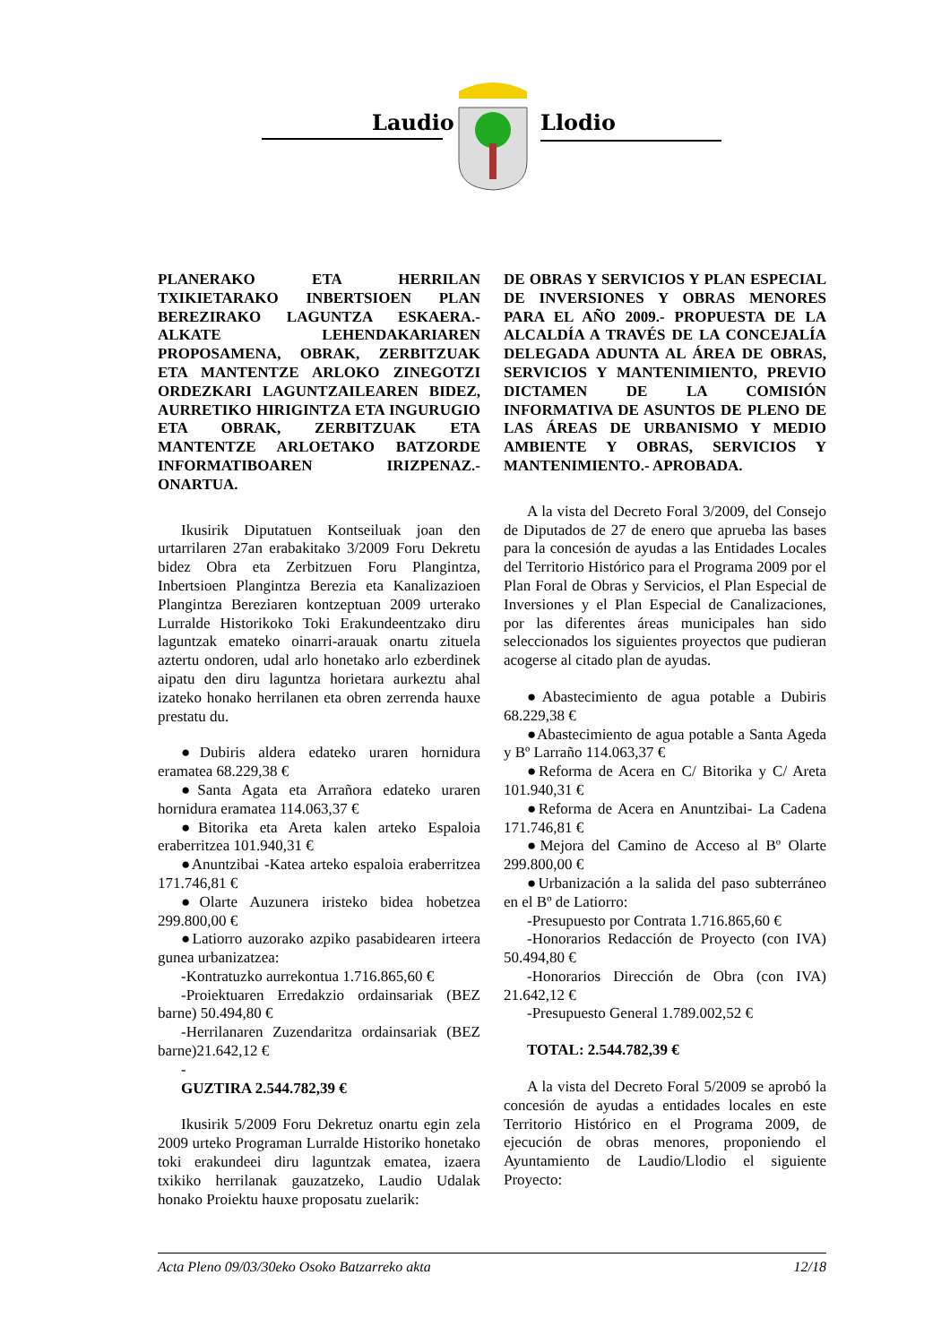Laudio Llodio
PLANERAKO ETA HERRILAN TXIKIETARAKO INBERTSIOEN PLAN BEREZIRAKO LAGUNTZA ESKAERA.- ALKATE LEHENDAKARIAREN PROPOSAMENA, OBRAK, ZERBITZUAK ETA MANTENTZE ARLOKO ZINEGOTZI ORDEZKARI LAGUNTZAILEAREN BIDEZ, AURRETIKO HIRIGINTZA ETA INGURUGIO ETA OBRAK, ZERBITZUAK ETA MANTENTZE ARLOETAKO BATZORDE INFORMATIBOAREN IRIZPENAZ.- ONARTUA.
Ikusirik Diputatuen Kontseiluak joan den urtarrilaren 27an erabakitako 3/2009 Foru Dekretu bidez Obra eta Zerbitzuen Foru Plangintza, Inbertsioen Plangintza Berezia eta Kanalizazioen Plangintza Bereziaren kontzeptuan 2009 urterako Lurralde Historikoko Toki Erakundeentzako diru laguntzak emateko oinarri-arauak onartu zituela aztertu ondoren, udal arlo honetako arlo ezberdinek aipatu den diru laguntza horietara aurkeztu ahal izateko honako herrilanen eta obren zerrenda hauxe prestatu du.
●Dubiris aldera edateko uraren hornidura eramatea 68.229,38 €
●Santa Agata eta Arrañora edateko uraren hornidura eramatea 114.063,37 €
●Bitorika eta Areta kalen arteko Espaloia eraberritzea 101.940,31 €
●Anuntzibai -Katea arteko espaloia eraberritzea 171.746,81 €
●Olarte Auzunera iristeko bidea hobetzea 299.800,00 €
●Latiorro auzorako azpiko pasabidearen irteera gunea urbanizatzea:
-Kontratuzko aurrekontua 1.716.865,60 €
-Proiektuaren Erredakzio ordainsariak (BEZ barne) 50.494,80 €
-Herrilanaren Zuzendaritza ordainsariak (BEZ barne)21.642,12 €
-
GUZTIRA 2.544.782,39 €
Ikusirik 5/2009 Foru Dekretuz onartu egin zela 2009 urteko Programan Lurralde Historiko honetako toki erakundeei diru laguntzak ematea, izaera txikiko herrilanak gauzatzeko, Laudio Udalak honako Proiektu hauxe proposatu zuelarik:
DE OBRAS Y SERVICIOS Y PLAN ESPECIAL DE INVERSIONES Y OBRAS MENORES PARA EL AÑO 2009.- PROPUESTA DE LA ALCALDÍA A TRAVÉS DE LA CONCEJALÍA DELEGADA ADUNTA AL ÁREA DE OBRAS, SERVICIOS Y MANTENIMIENTO, PREVIO DICTAMEN DE LA COMISIÓN INFORMATIVA DE ASUNTOS DE PLENO DE LAS ÁREAS DE URBANISMO Y MEDIO AMBIENTE Y OBRAS, SERVICIOS Y MANTENIMIENTO.- APROBADA.
A la vista del Decreto Foral 3/2009, del Consejo de Diputados de 27 de enero que aprueba las bases para la concesión de ayudas a las Entidades Locales del Territorio Histórico para el Programa 2009 por el Plan Foral de Obras y Servicios, el Plan Especial de Inversiones y el Plan Especial de Canalizaciones, por las diferentes áreas municipales han sido seleccionados los siguientes proyectos que pudieran acogerse al citado plan de ayudas.
●Abastecimiento de agua potable a Dubiris 68.229,38 €
●Abastecimiento de agua potable a Santa Ageda y Bº Larraño 114.063,37 €
●Reforma de Acera en C/ Bitorika y C/ Areta 101.940,31 €
●Reforma de Acera en Anuntzibai- La Cadena 171.746,81 €
●Mejora del Camino de Acceso al Bº Olarte 299.800,00 €
●Urbanización a la salida del paso subterráneo en el Bº de Latiorro:
-Presupuesto por Contrata 1.716.865,60 €
-Honorarios Redacción de Proyecto (con IVA) 50.494,80 €
-Honorarios Dirección de Obra (con IVA) 21.642,12 €
-Presupuesto General 1.789.002,52 €
TOTAL: 2.544.782,39 €
A la vista del Decreto Foral 5/2009 se aprobó la concesión de ayudas a entidades locales en este Territorio Histórico en el Programa 2009, de ejecución de obras menores, proponiendo el Ayuntamiento de Laudio/Llodio el siguiente Proyecto:
Acta Pleno 09/03/30eko Osoko Batzarreko akta 12/18